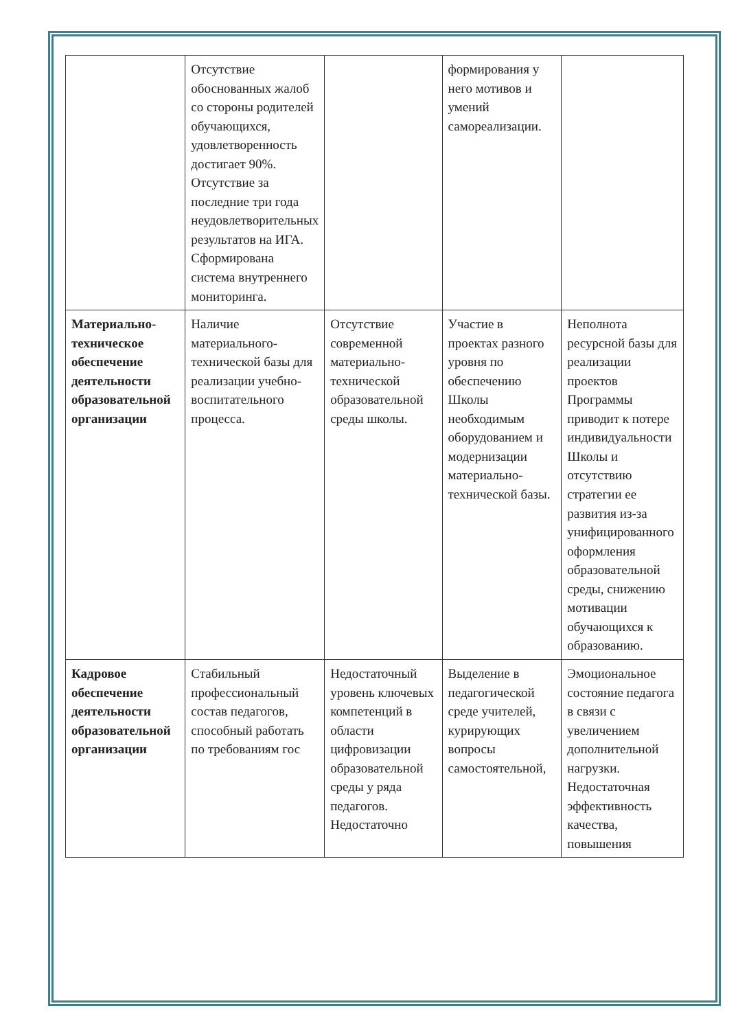| | Отсутствие обоснованных жалоб со стороны родителей обучающихся, удовлетворенность достигает 90%. Отсутствие за последние три года неудовлетворительных результатов на ИГА. Сформирована система внутреннего мониторинга. | | формирования у него мотивов и умений самореализации. | |
| Материально-техническое обеспечение деятельности образовательной организации | Наличие материального-технической базы для реализации учебно-воспитательного процесса. | Отсутствие современной материально-технической образовательной среды школы. | Участие в проектах разного уровня по обеспечению Школы необходимым оборудованием и модернизации материально-технической базы. | Неполнота ресурсной базы для реализации проектов Программы приводит к потере индивидуальности Школы и отсутствию стратегии ее развития из-за унифицированного оформления образовательной среды, снижению мотивации обучающихся к образованию. |
| Кадровое обеспечение деятельности образовательной организации | Стабильный профессиональный состав педагогов, способный работать по требованиям гос | Недостаточный уровень ключевых компетенций в области цифровизации образовательной среды у ряда педагогов. Недостаточно | Выделение в педагогической среде учителей, курирующих вопросы самостоятельной, | Эмоциональное состояние педагога в связи с увеличением дополнительной нагрузки. Недостаточная эффективность качества, повышения |